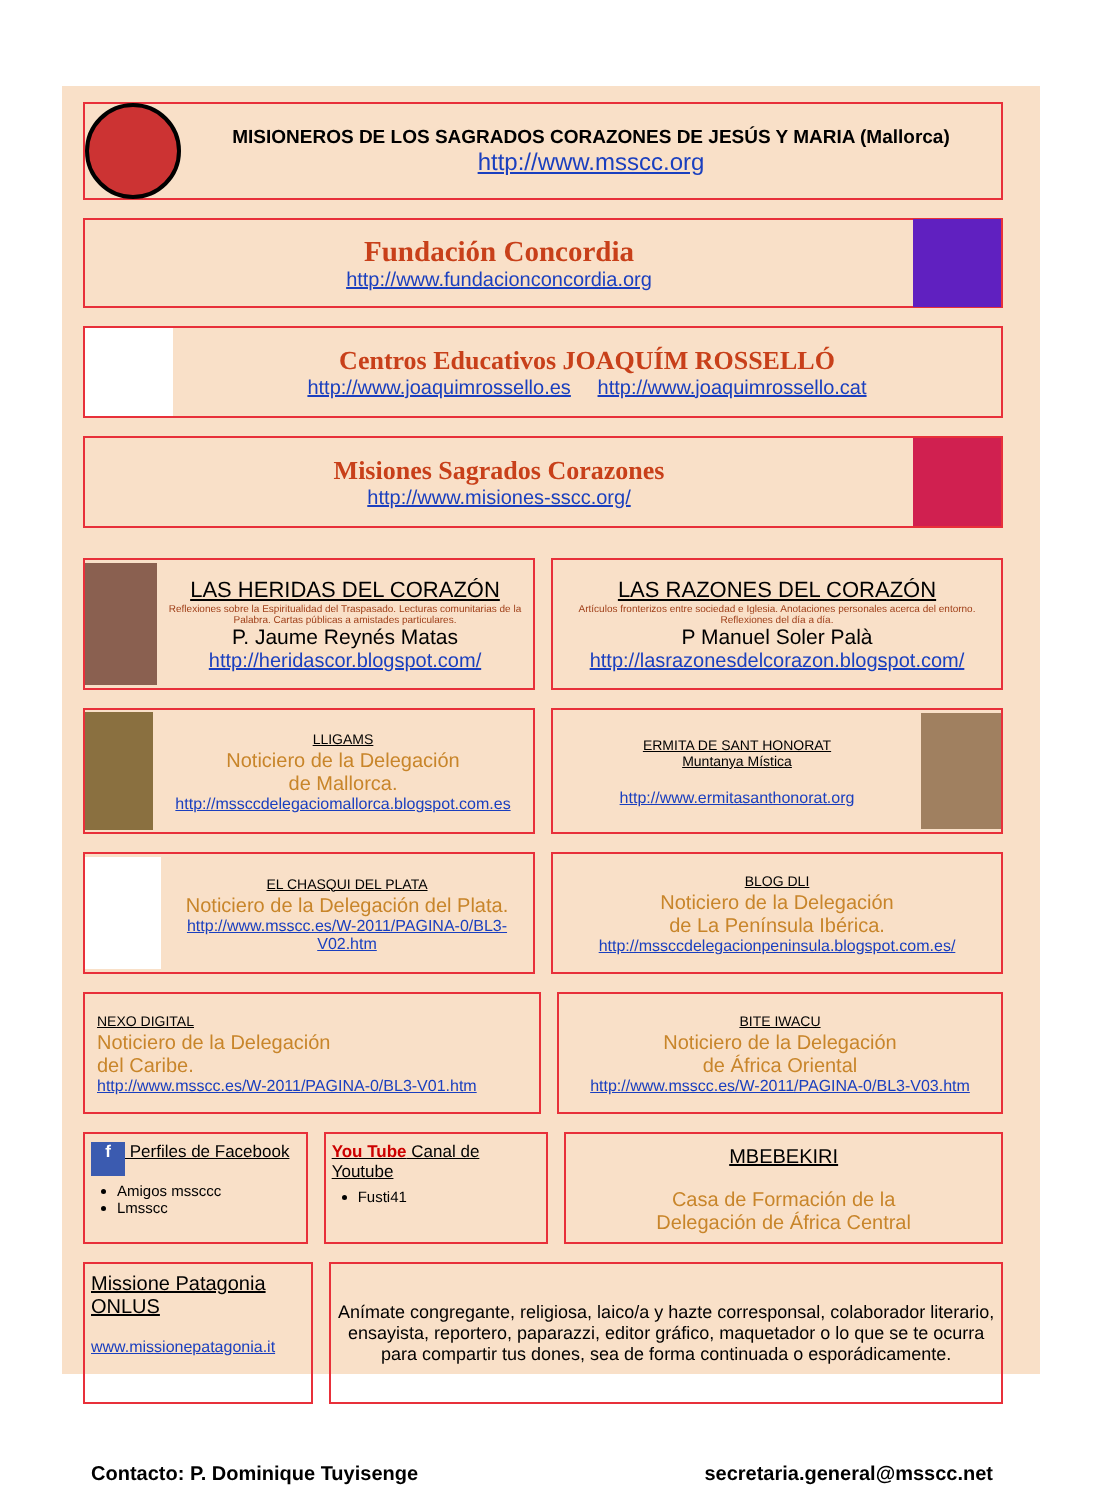MISIONEROS DE LOS SAGRADOS CORAZONES DE JESÚS Y MARIA (Mallorca)
http://www.msscc.org
Fundación Concordia
http://www.fundacionconcordia.org
Centros Educativos JOAQUÍM ROSSELLÓ
http://www.joaquimrossello.es http://www.joaquimrossello.cat
Misiones Sagrados Corazones
http://www.misiones-sscc.org/
LAS HERIDAS DEL CORAZÓN
Reflexiones sobre la Espiritualidad del Traspasado. Lecturas comunitarias de la Palabra. Cartas públicas a amistades particulares.
P. Jaume Reynés Matas
http://heridascor.blogspot.com/
LAS RAZONES DEL CORAZÓN
Artículos fronterizos entre sociedad e Iglesia. Anotaciones personales acerca del entorno. Reflexiones del día a día.
P Manuel Soler Palà
http://lasrazonesdelcorazon.blogspot.com/
LLIGAMS
Noticiero de la Delegación
de Mallorca.
http://mssccdelegaciomallorca.blogspot.com.es
ERMITA DE SANT HONORAT
Muntanya Mística
http://www.ermitasanthonorat.org
EL CHASQUI DEL PLATA
Noticiero de la Delegación del Plata.
http://www.msscc.es/W-2011/PAGINA-0/BL3-V02.htm
BLOG DLI
Noticiero de la Delegación
de La Península Ibérica.
http://mssccdelegacionpeninsula.blogspot.com.es/
NEXO DIGITAL
Noticiero de la Delegación
del Caribe.
http://www.msscc.es/W-2011/PAGINA-0/BL3-V01.htm
BITE IWACU
Noticiero de la Delegación
de África Oriental
http://www.msscc.es/W-2011/PAGINA-0/BL3-V03.htm
f Perfiles de Facebook
Amigos mssccc
Lmsscc
You Tube Canal de Youtube
Fusti41
MBEBEKIRI
Casa de Formación de la
Delegación de África Central
Missione Patagonia ONLUS
www.missionepatagonia.it
Anímate congregante, religiosa, laico/a y hazte corresponsal, colaborador literario, ensayista, reportero, paparazzi, editor gráfico, maquetador o lo que se te ocurra para compartir tus dones, sea de forma continuada o esporádicamente.
Contacto: P. Dominique Tuyisenge secretaria.general@msscc.net